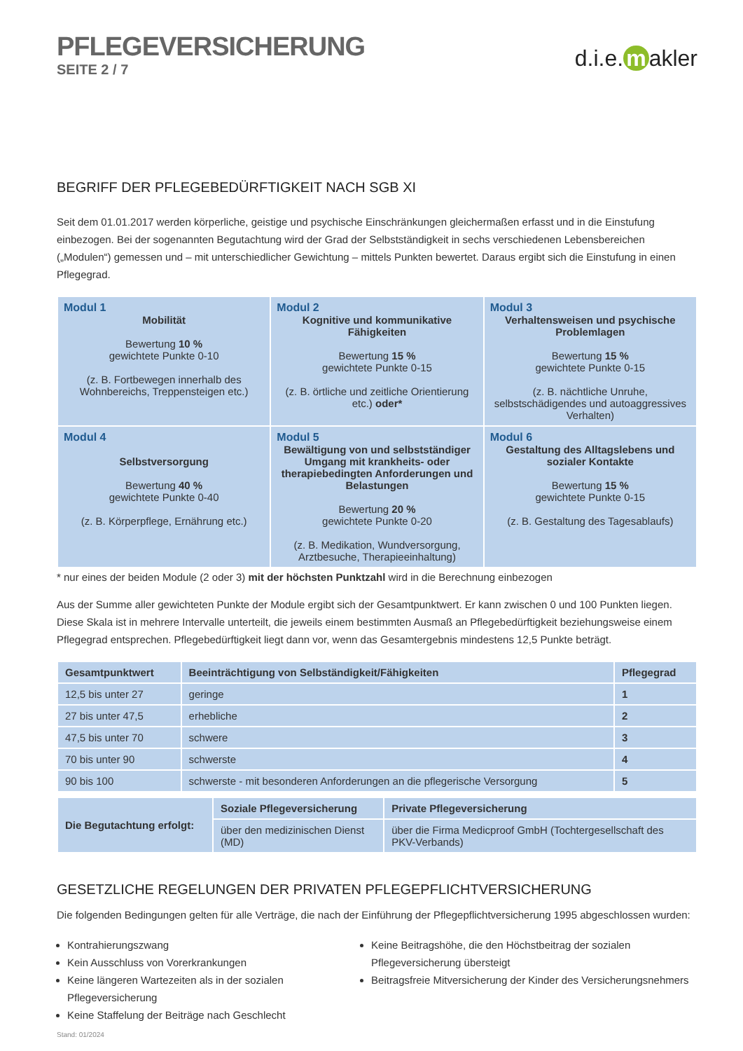PFLEGEVERSICHERUNG
SEITE 2 / 7
d.i.e. m akler
BEGRIFF DER PFLEGEBEDÜRFTIGKEIT NACH SGB XI
Seit dem 01.01.2017 werden körperliche, geistige und psychische Einschränkungen gleichermaßen erfasst und in die Einstufung einbezogen. Bei der sogenannten Begutachtung wird der Grad der Selbstständigkeit in sechs verschiedenen Lebensbereichen („Modulen“) gemessen und – mit unterschiedlicher Gewichtung – mittels Punkten bewertet. Daraus ergibt sich die Einstufung in einen Pflegegrad.
| Modul 1 Mobilität Bewertung 10 % gewichtete Punkte 0-10 (z. B. Fortbewegen innerhalb des Wohnbereichs, Treppensteigen etc.) | Modul 2 Kognitive und kommunikative Fähigkeiten Bewertung 15 % gewichtete Punkte 0-15 (z. B. örtliche und zeitliche Orientierung etc.) oder* | Modul 3 Verhaltensweisen und psychische Problemlagen Bewertung 15 % gewichtete Punkte 0-15 (z. B. nächtliche Unruhe, selbstschädigendes und autoaggressives Verhalten) |
| Modul 4 Selbstversorgung Bewertung 40 % gewichtete Punkte 0-40 (z. B. Körperpflege, Ernährung etc.) | Modul 5 Bewältigung von und selbstständiger Umgang mit krankheits- oder therapiebedingten Anforderungen und Belastungen Bewertung 20 % gewichtete Punkte 0-20 (z. B. Medikation, Wundversorgung, Arztbesuche, Therapieeinhaltung) | Modul 6 Gestaltung des Alltagslebens und sozialer Kontakte Bewertung 15 % gewichtete Punkte 0-15 (z. B. Gestaltung des Tagesablaufs) |
* nur eines der beiden Module (2 oder 3) mit der höchsten Punktzahl wird in die Berechnung einbezogen
Aus der Summe aller gewichteten Punkte der Module ergibt sich der Gesamtpunktwert. Er kann zwischen 0 und 100 Punkten liegen. Diese Skala ist in mehrere Intervalle unterteilt, die jeweils einem bestimmten Ausmaß an Pflegebedürftigkeit beziehungsweise einem Pflegegrad entsprechen. Pflegebedürftigkeit liegt dann vor, wenn das Gesamtergebnis mindestens 12,5 Punkte beträgt.
| Gesamtpunktwert | Beeinträchtigung von Selbständigkeit/Fähigkeiten | Pflegegrad |
| --- | --- | --- |
| 12,5 bis unter 27 | geringe | 1 |
| 27 bis unter 47,5 | erhebliche | 2 |
| 47,5 bis unter 70 | schwere | 3 |
| 70 bis unter 90 | schwerste | 4 |
| 90 bis 100 | schwerste - mit besonderen Anforderungen an die pflegerische Versorgung | 5 |
| Die Begutachtung erfolgt: | Soziale Pflegeversicherung | Private Pflegeversicherung |
| --- | --- | --- |
| | über den medizinischen Dienst (MD) | über die Firma Medicproof GmbH (Tochtergesellschaft des PKV-Verbands) |
GESETZLICHE REGELUNGEN DER PRIVATEN PFLEGEPFLICHTVERSICHERUNG
Die folgenden Bedingungen gelten für alle Verträge, die nach der Einführung der Pflegepflichtversicherung 1995 abgeschlossen wurden:
Kontrahierungszwang
Kein Ausschluss von Vorerkrankungen
Keine längeren Wartezeiten als in der sozialen Pflegeversicherung
Keine Staffelung der Beiträge nach Geschlecht
Keine Beitragshöhe, die den Höchstbeitrag der sozialen Pflegeversicherung übersteigt
Beitragsfreie Mitversicherung der Kinder des Versicherungsnehmers
Stand: 01/2024